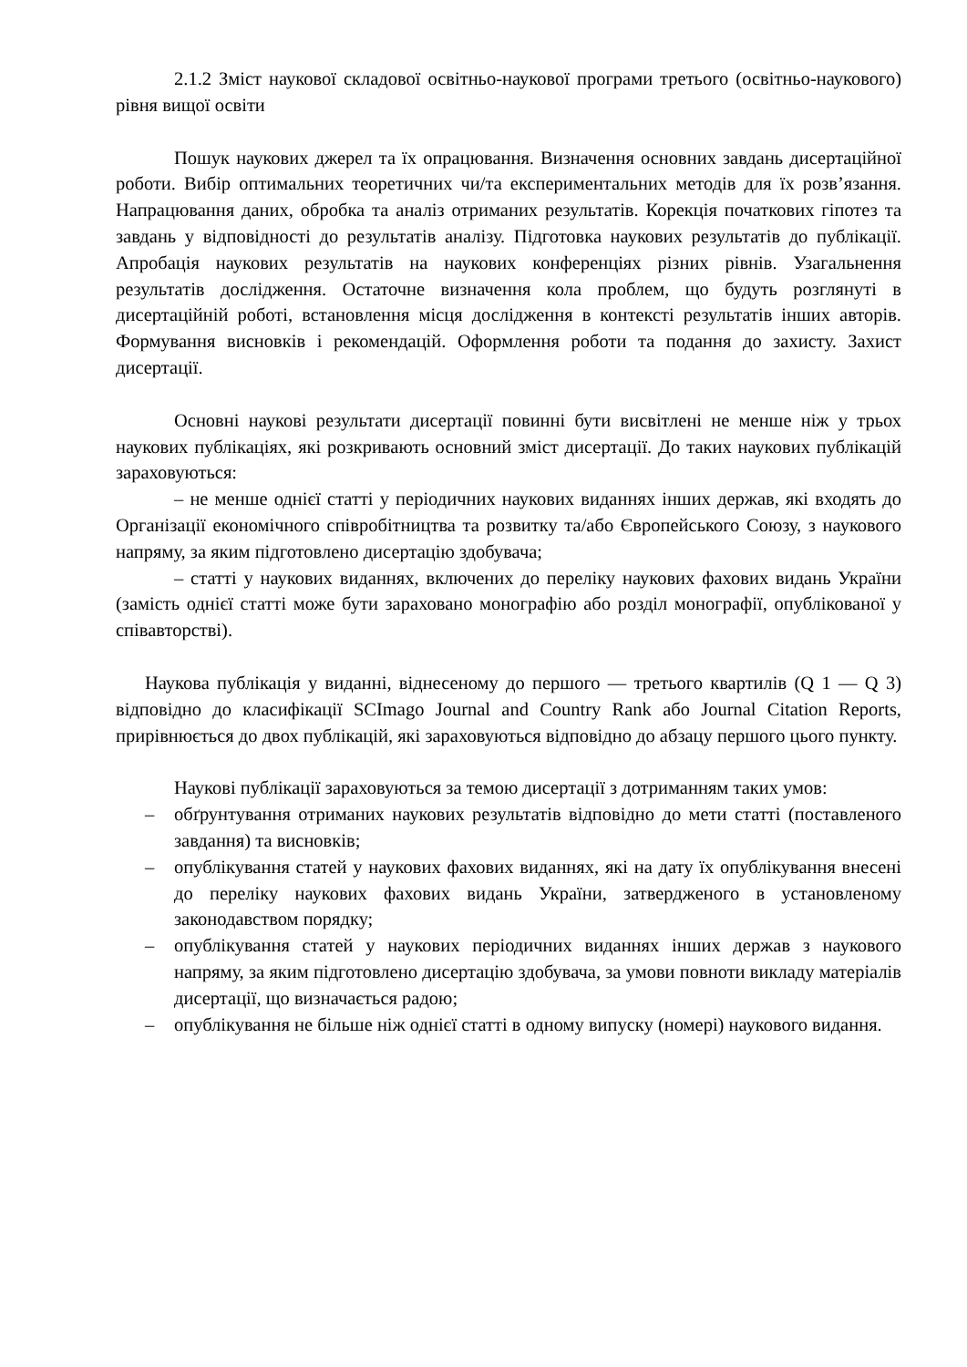2.1.2 Зміст наукової складової освітньо-наукової програми третього (освітньо-наукового) рівня вищої освіти
Пошук наукових джерел та їх опрацювання. Визначення основних завдань дисертаційної роботи. Вибір оптимальних теоретичних чи/та експериментальних методів для їх розв’язання. Напрацювання даних, обробка та аналіз отриманих результатів. Корекція початкових гіпотез та завдань у відповідності до результатів аналізу. Підготовка наукових результатів до публікації. Апробація наукових результатів на наукових конференціях різних рівнів. Узагальнення результатів дослідження. Остаточне визначення кола проблем, що будуть розглянуті в дисертаційній роботі, встановлення місця дослідження в контексті результатів інших авторів. Формування висновків і рекомендацій. Оформлення роботи та подання до захисту. Захист дисертації.
Основні наукові результати дисертації повинні бути висвітлені не менше ніж у трьох наукових публікаціях, які розкривають основний зміст дисертації. До таких наукових публікацій зараховуються:
– не менше однієї статті у періодичних наукових виданнях інших держав, які входять до Організації економічного співробітництва та розвитку та/або Європейського Союзу, з наукового напряму, за яким підготовлено дисертацію здобувача;
– статті у наукових виданнях, включених до переліку наукових фахових видань України (замість однієї статті може бути зараховано монографію або розділ монографії, опублікованої у співавторстві).
Наукова публікація у виданні, віднесеному до першого — третього квартилів (Q 1 — Q 3) відповідно до класифікації SCImago Journal and Country Rank або Journal Citation Reports, прирівнюється до двох публікацій, які зараховуються відповідно до абзацу першого цього пункту.
Наукові публікації зараховуються за темою дисертації з дотриманням таких умов:
– обґрунтування отриманих наукових результатів відповідно до мети статті (поставленого завдання) та висновків;
– опублікування статей у наукових фахових виданнях, які на дату їх опублікування внесені до переліку наукових фахових видань України, затвердженого в установленому законодавством порядку;
– опублікування статей у наукових періодичних виданнях інших держав з наукового напряму, за яким підготовлено дисертацію здобувача, за умови повноти викладу матеріалів дисертації, що визначається радою;
– опублікування не більше ніж однієї статті в одному випуску (номері) наукового видання.